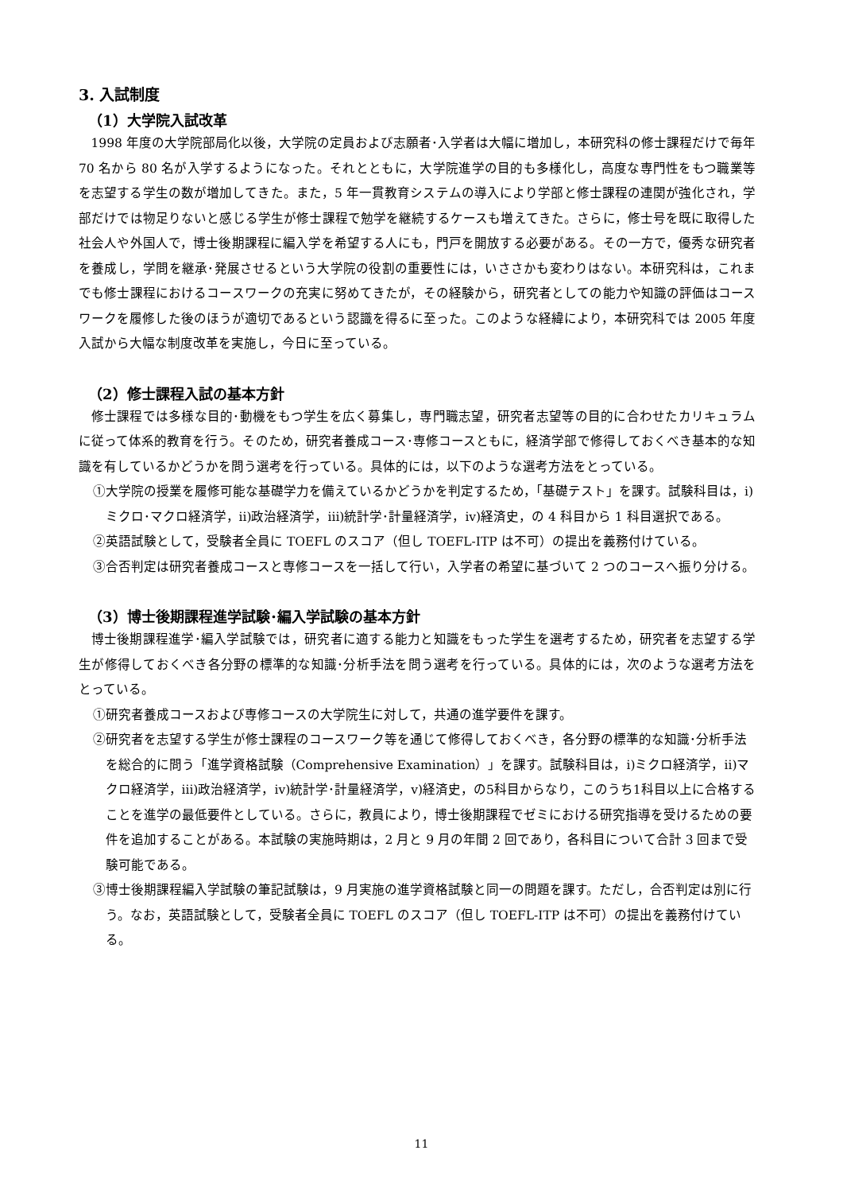3. 入試制度
（1）大学院入試改革
1998 年度の大学院部局化以後，大学院の定員および志願者･入学者は大幅に増加し，本研究科の修士課程だけで毎年 70 名から 80 名が入学するようになった。それとともに，大学院進学の目的も多様化し，高度な専門性をもつ職業等を志望する学生の数が増加してきた。また，5 年一貫教育システムの導入により学部と修士課程の連関が強化され，学部だけでは物足りないと感じる学生が修士課程で勉学を継続するケースも増えてきた。さらに，修士号を既に取得した社会人や外国人で，博士後期課程に編入学を希望する人にも，門戸を開放する必要がある。その一方で，優秀な研究者を養成し，学問を継承･発展させるという大学院の役割の重要性には，いささかも変わりはない。本研究科は，これまでも修士課程におけるコースワークの充実に努めてきたが，その経験から，研究者としての能力や知識の評価はコースワークを履修した後のほうが適切であるという認識を得るに至った。このような経緯により，本研究科では 2005 年度入試から大幅な制度改革を実施し，今日に至っている。
（2）修士課程入試の基本方針
修士課程では多様な目的･動機をもつ学生を広く募集し，専門職志望，研究者志望等の目的に合わせたカリキュラムに従って体系的教育を行う。そのため，研究者養成コース･専修コースともに，経済学部で修得しておくべき基本的な知識を有しているかどうかを問う選考を行っている。具体的には，以下のような選考方法をとっている。
①大学院の授業を履修可能な基礎学力を備えているかどうかを判定するため，「基礎テスト」を課す。試験科目は，i)ミクロ･マクロ経済学，ii)政治経済学，iii)統計学･計量経済学，iv)経済史，の 4 科目から 1 科目選択である。
②英語試験として，受験者全員に TOEFL のスコア（但し TOEFL-ITP は不可）の提出を義務付けている。
③合否判定は研究者養成コースと専修コースを一括して行い，入学者の希望に基づいて 2 つのコースへ振り分ける。
（3）博士後期課程進学試験･編入学試験の基本方針
博士後期課程進学･編入学試験では，研究者に適する能力と知識をもった学生を選考するため，研究者を志望する学生が修得しておくべき各分野の標準的な知識･分析手法を問う選考を行っている。具体的には，次のような選考方法をとっている。
①研究者養成コースおよび専修コースの大学院生に対して，共通の進学要件を課す。
②研究者を志望する学生が修士課程のコースワーク等を通じて修得しておくべき，各分野の標準的な知識･分析手法を総合的に問う「進学資格試験（Comprehensive Examination）」を課す。試験科目は，i)ミクロ経済学，ii)マクロ経済学，iii)政治経済学，iv)統計学･計量経済学，v)経済史，の5科目からなり，このうち1科目以上に合格することを進学の最低要件としている。さらに，教員により，博士後期課程でゼミにおける研究指導を受けるための要件を追加することがある。本試験の実施時期は，2 月と 9 月の年間 2 回であり，各科目について合計 3 回まで受験可能である。
③博士後期課程編入学試験の筆記試験は，9 月実施の進学資格試験と同一の問題を課す。ただし，合否判定は別に行う。なお，英語試験として，受験者全員に TOEFL のスコア（但し TOEFL-ITP は不可）の提出を義務付けている。
11